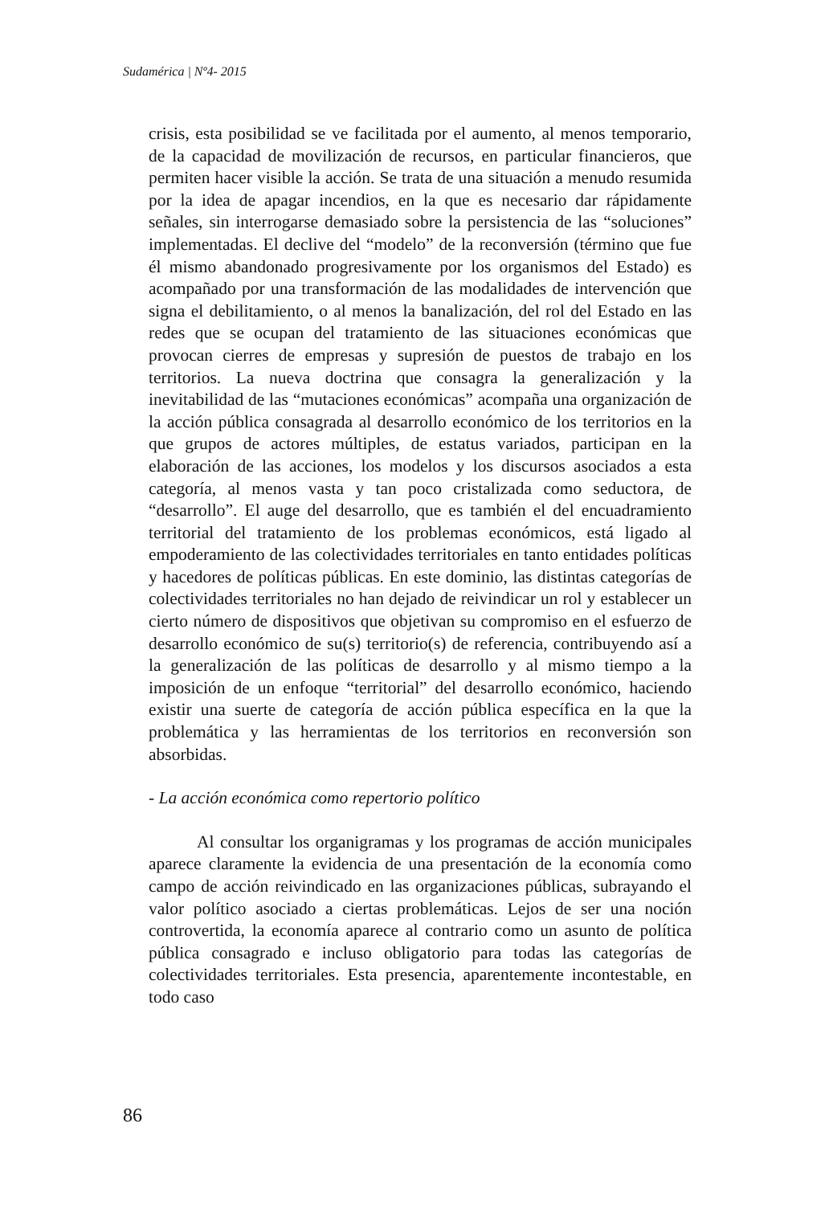Sudamérica | Nº4- 2015
crisis, esta posibilidad se ve facilitada por el aumento, al menos temporario, de la capacidad de movilización de recursos, en particular financieros, que permiten hacer visible la acción. Se trata de una situación a menudo resumida por la idea de apagar incendios, en la que es necesario dar rápidamente señales, sin interrogarse demasiado sobre la persistencia de las “soluciones” implementadas. El declive del “modelo” de la reconversión (término que fue él mismo abandonado progresivamente por los organismos del Estado) es acompañado por una transformación de las modalidades de intervención que signa el debilitamiento, o al menos la banalización, del rol del Estado en las redes que se ocupan del tratamiento de las situaciones económicas que provocan cierres de empresas y supresión de puestos de trabajo en los territorios. La nueva doctrina que consagra la generalización y la inevitabilidad de las “mutaciones económicas” acompaña una organización de la acción pública consagrada al desarrollo económico de los territorios en la que grupos de actores múltiples, de estatus variados, participan en la elaboración de las acciones, los modelos y los discursos asociados a esta categoría, al menos vasta y tan poco cristalizada como seductora, de “desarrollo”. El auge del desarrollo, que es también el del encuadramiento territorial del tratamiento de los problemas económicos, está ligado al empoderamiento de las colectividades territoriales en tanto entidades políticas y hacedores de políticas públicas. En este dominio, las distintas categorías de colectividades territoriales no han dejado de reivindicar un rol y establecer un cierto número de dispositivos que objetivan su compromiso en el esfuerzo de desarrollo económico de su(s) territorio(s) de referencia, contribuyendo así a la generalización de las políticas de desarrollo y al mismo tiempo a la imposición de un enfoque “territorial” del desarrollo económico, haciendo existir una suerte de categoría de acción pública específica en la que la problemática y las herramientas de los territorios en reconversión son absorbidas.
- La acción económica como repertorio político
Al consultar los organigramas y los programas de acción municipales aparece claramente la evidencia de una presentación de la economía como campo de acción reivindicado en las organizaciones públicas, subrayando el valor político asociado a ciertas problemáticas. Lejos de ser una noción controvertida, la economía aparece al contrario como un asunto de política pública consagrado e incluso obligatorio para todas las categorías de colectividades territoriales. Esta presencia, aparentemente incontestable, en todo caso
86